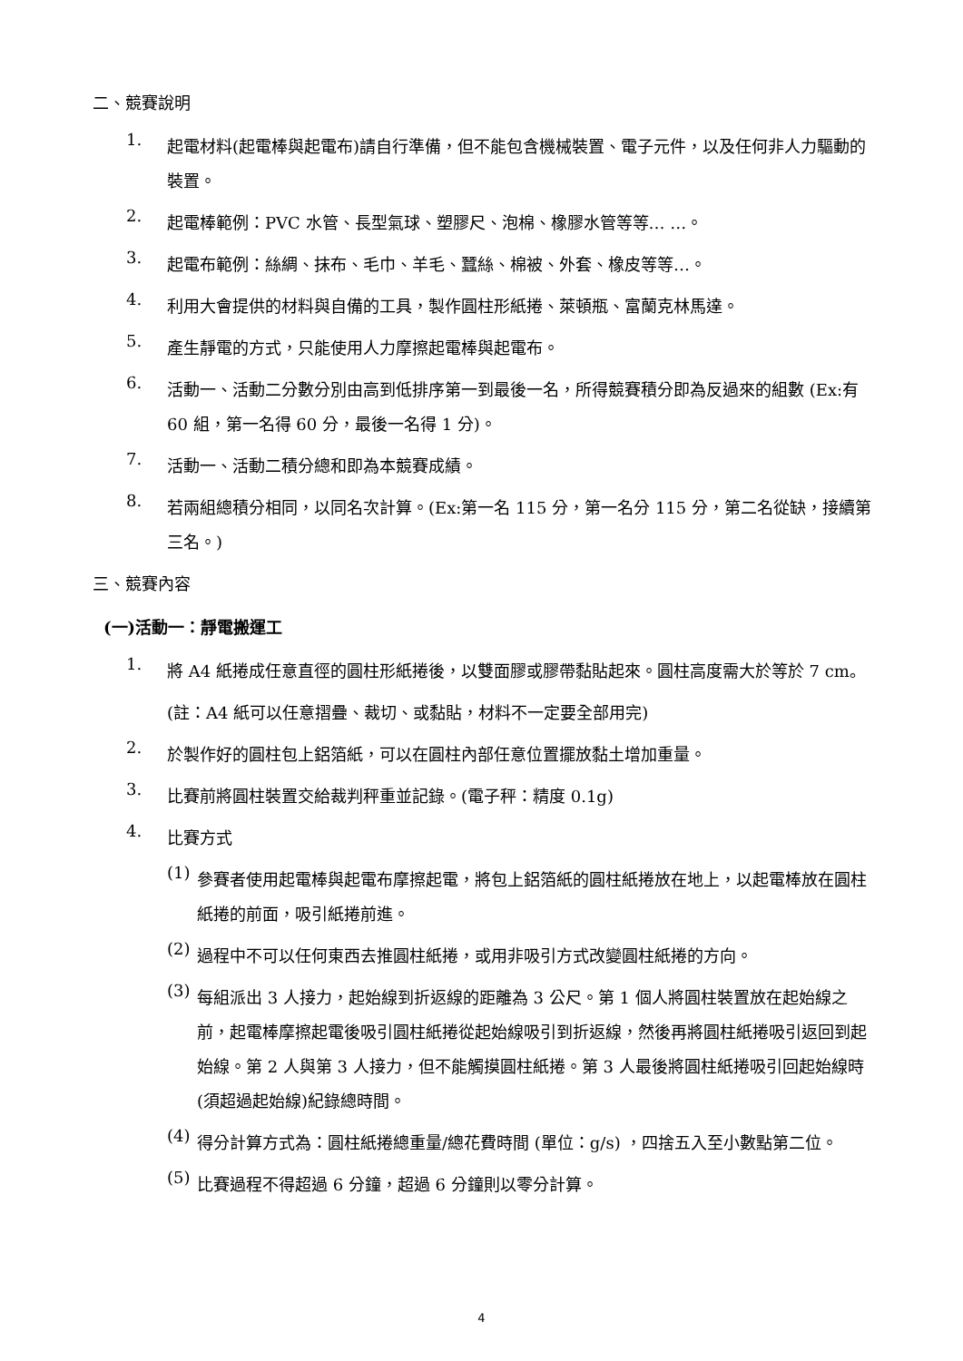二、競賽說明
1.
起電材料(起電棒與起電布)請自行準備，但不能包含機械裝置、電子元件，以及任何非人力驅動的裝置。
2.
起電棒範例：PVC 水管、長型氣球、塑膠尺、泡棉、橡膠水管等等… …。
3.
起電布範例：絲綢、抹布、毛巾、羊毛、蠶絲、棉被、外套、橡皮等等…。
4.
利用大會提供的材料與自備的工具，製作圓柱形紙捲、萊頓瓶、富蘭克林馬達。
5.
產生靜電的方式，只能使用人力摩擦起電棒與起電布。
6.
活動一、活動二分數分別由高到低排序第一到最後一名，所得競賽積分即為反過來的組數 (Ex:有 60 組，第一名得 60 分，最後一名得 1 分)。
7.
活動一、活動二積分總和即為本競賽成績。
8.
若兩組總積分相同，以同名次計算。(Ex:第一名 115 分，第一名分 115 分，第二名從缺，接續第三名。)
三、競賽內容
(一)活動一：靜電搬運工
1.
將 A4 紙捲成任意直徑的圓柱形紙捲後，以雙面膠或膠帶黏貼起來。圓柱高度需大於等於 7 cm。
(註：A4 紙可以任意摺疊、裁切、或黏貼，材料不一定要全部用完)
2.
於製作好的圓柱包上鋁箔紙，可以在圓柱內部任意位置擺放黏土增加重量。
3.
比賽前將圓柱裝置交給裁判秤重並記錄。(電子秤：精度 0.1g)
4.
比賽方式
(1)
參賽者使用起電棒與起電布摩擦起電，將包上鋁箔紙的圓柱紙捲放在地上，以起電棒放在圓柱紙捲的前面，吸引紙捲前進。
(2)
過程中不可以任何東西去推圓柱紙捲，或用非吸引方式改變圓柱紙捲的方向。
(3)
每組派出 3 人接力，起始線到折返線的距離為 3 公尺。第 1 個人將圓柱裝置放在起始線之前，起電棒摩擦起電後吸引圓柱紙捲從起始線吸引到折返線，然後再將圓柱紙捲吸引返回到起始線。第 2 人與第 3 人接力，但不能觸摸圓柱紙捲。第 3 人最後將圓柱紙捲吸引回起始線時(須超過起始線)紀錄總時間。
(4)
得分計算方式為：圓柱紙捲總重量/總花費時間 (單位：g/s) ，四捨五入至小數點第二位。
(5)
比賽過程不得超過 6 分鐘，超過 6 分鐘則以零分計算。
4